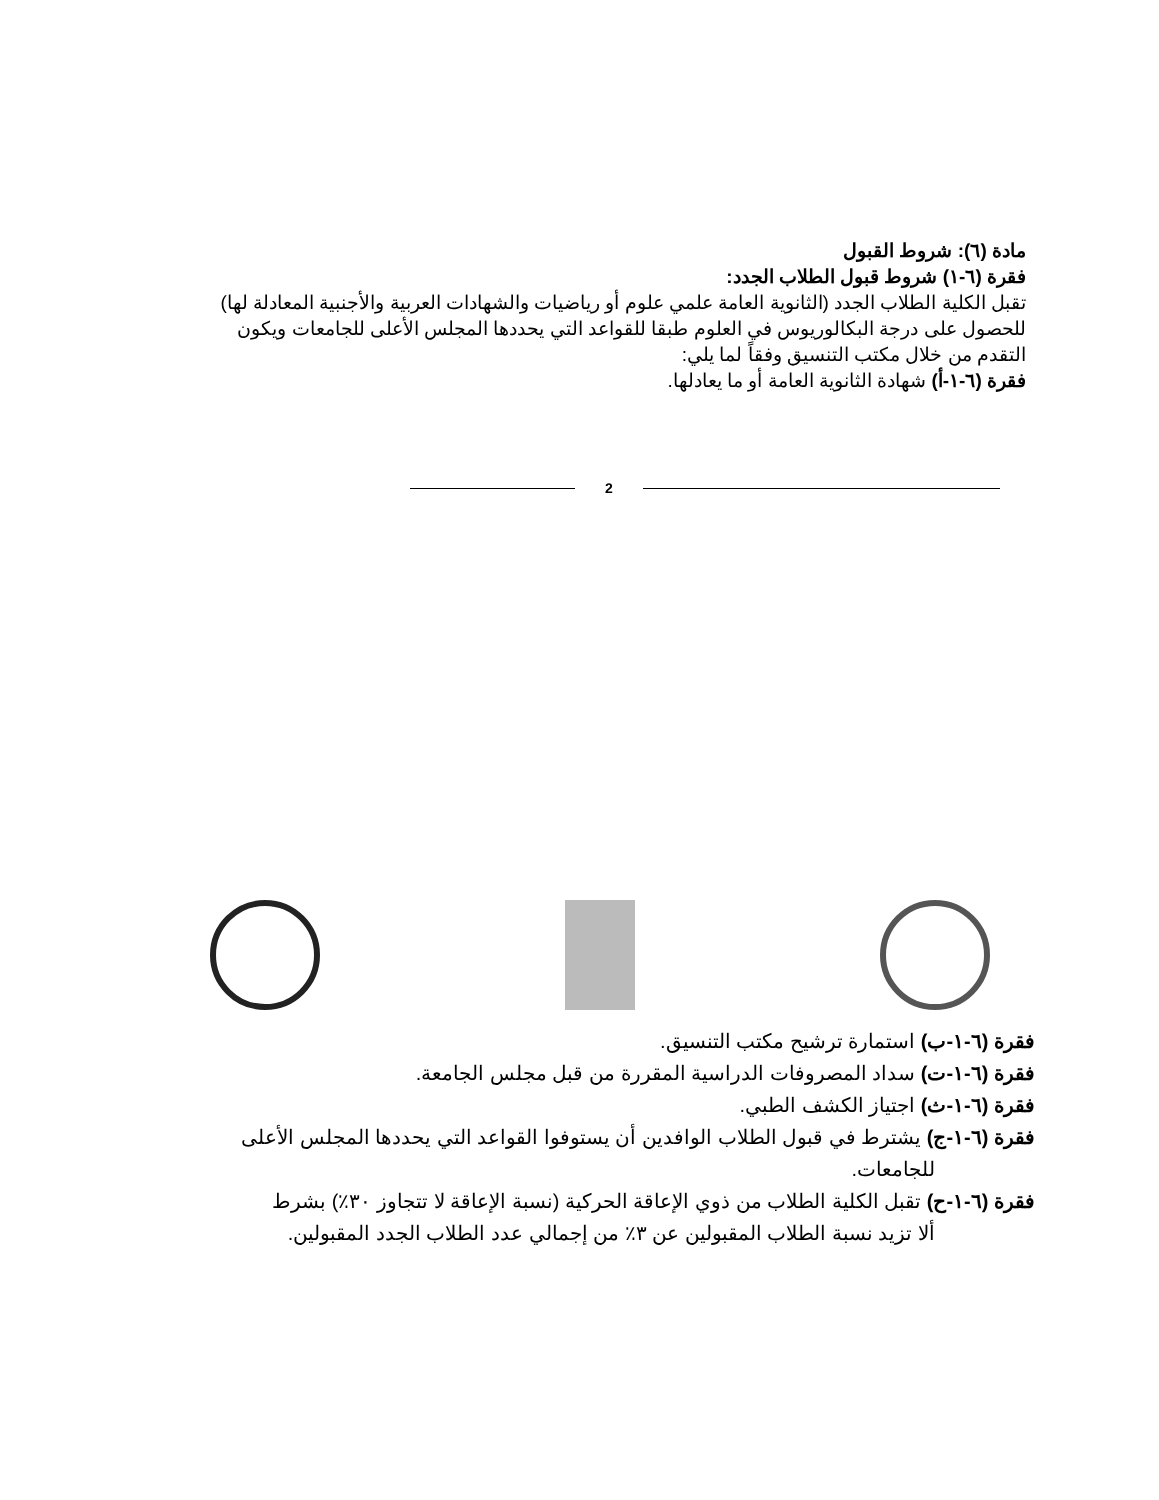مادة (٦): شروط القبول
فقرة (٦-١) شروط قبول الطلاب الجدد:
تقبل الكلية الطلاب الجدد (الثانوية العامة علمي علوم أو رياضيات والشهادات العربية والأجنبية المعادلة لها) للحصول على درجة البكالوريوس في العلوم طبقا للقواعد التي يحددها المجلس الأعلى للجامعات ويكون التقدم من خلال مكتب التنسيق وفقاً لما يلي:
فقرة (٦-١-أ) شهادة الثانوية العامة أو ما يعادلها.
2
فقرة (٦-١-ب) استمارة ترشيح مكتب التنسيق.
فقرة (٦-١-ت) سداد المصروفات الدراسية المقررة من قبل مجلس الجامعة.
فقرة (٦-١-ث) اجتياز الكشف الطبي.
فقرة (٦-١-ج) يشترط في قبول الطلاب الوافدين أن يستوفوا القواعد التي يحددها المجلس الأعلى
للجامعات.
فقرة (٦-١-ح) تقبل الكلية الطلاب من ذوي الإعاقة الحركية (نسبة الإعاقة لا تتجاوز ٣٠٪) بشرط
ألا تزيد نسبة الطلاب المقبولين عن ٣٪ من إجمالي عدد الطلاب الجدد المقبولين.